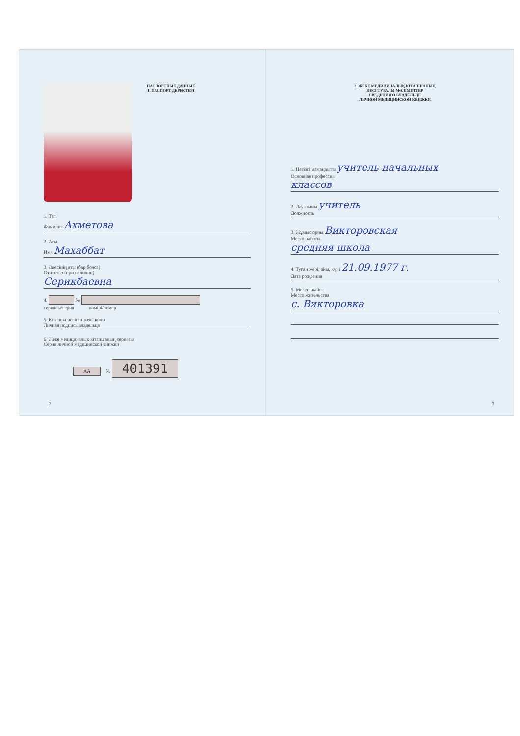ПАСПОРТНЫЕ ДАННЫЕ
1. ПАСПОРТ ДЕРЕКТЕРІ
1. Тегі
Фамилия Ахметова
2. Аты
Имя Махаббат
3. Әкесінің аты (бар болса)
Отчество (при наличии)
Серикбаевна
4. №
сериясы/серия нөмірі/номер
5. Кітапша иесінің жеке қолы
Личная подпись владельца
6. Жеке медициналық кітапшаның сериясы
Серия личной медицинской книжки
АА № 401391
2
2. ЖЕКЕ МЕДИЦИНАЛЫҚ КІТАПШАНЫҢ
ИЕСІ ТУРАЛЫ МӘЛІМЕТТЕР
СВЕДЕНИЯ О ВЛАДЕЛЬЦЕ
ЛИЧНОЙ МЕДИЦИНСКОЙ КНИЖКИ
1. Негізгі мамандығы учитель начальных
Основная профессия
классов
2. Лауазымы учитель
Должность
3. Жұмыс орны Викторовская
Место работы
средняя школа
4. Туған жері, айы, күні 21.09.1977 г.
Дата рождения
5. Мекен-жайы
Место жительства
с. Викторовка
3